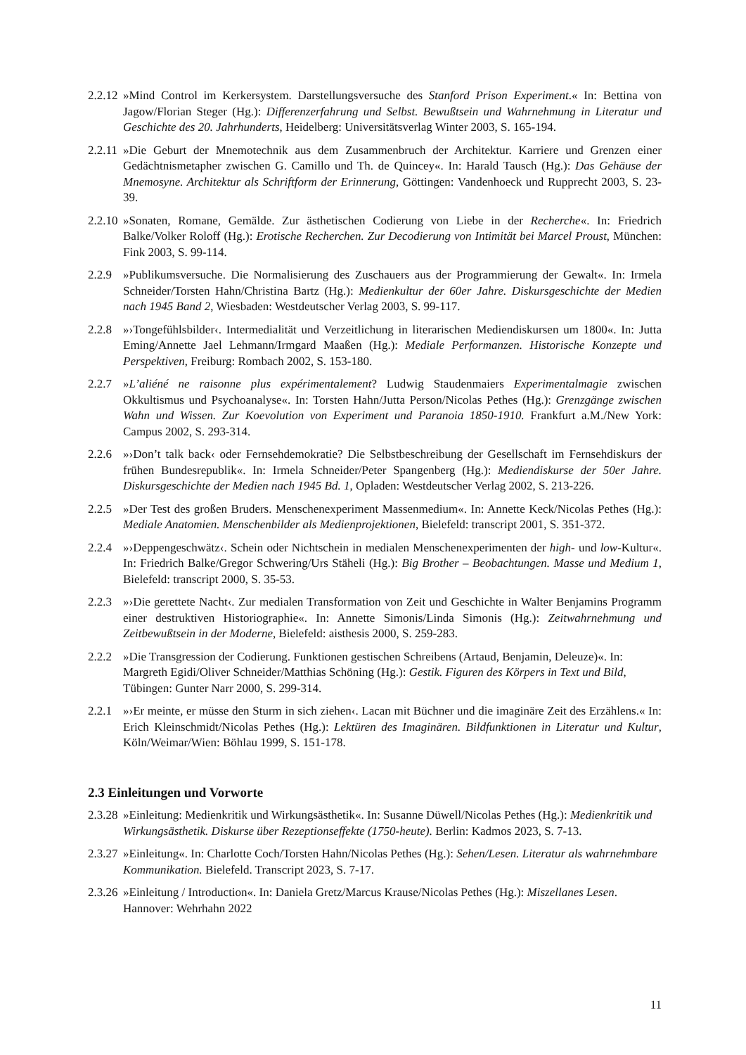2.2.12 »Mind Control im Kerkersystem. Darstellungsversuche des Stanford Prison Experiment.« In: Bettina von Jagow/Florian Steger (Hg.): Differenzerfahrung und Selbst. Bewußtsein und Wahrnehmung in Literatur und Geschichte des 20. Jahrhunderts, Heidelberg: Universitätsverlag Winter 2003, S. 165-194.
2.2.11 »Die Geburt der Mnemotechnik aus dem Zusammenbruch der Architektur. Karriere und Grenzen einer Gedächtnismetapher zwischen G. Camillo und Th. de Quincey«. In: Harald Tausch (Hg.): Das Gehäuse der Mnemosyne. Architektur als Schriftform der Erinnerung, Göttingen: Vandenhoeck und Rupprecht 2003, S. 23-39.
2.2.10 »Sonaten, Romane, Gemälde. Zur ästhetischen Codierung von Liebe in der Recherche«. In: Friedrich Balke/Volker Roloff (Hg.): Erotische Recherchen. Zur Decodierung von Intimität bei Marcel Proust, München: Fink 2003, S. 99-114.
2.2.9 »Publikumsversuche. Die Normalisierung des Zuschauers aus der Programmierung der Gewalt«. In: Irmela Schneider/Torsten Hahn/Christina Bartz (Hg.): Medienkultur der 60er Jahre. Diskursgeschichte der Medien nach 1945 Band 2, Wiesbaden: Westdeutscher Verlag 2003, S. 99-117.
2.2.8 »›Tongefühlsbilder‹. Intermedialität und Verzeitlichung in literarischen Mediendiskursen um 1800«. In: Jutta Eming/Annette Jael Lehmann/Irmgard Maaßen (Hg.): Mediale Performanzen. Historische Konzepte und Perspektiven, Freiburg: Rombach 2002, S. 153-180.
2.2.7 »L’aliéné ne raisonne plus expérimentalement? Ludwig Staudenmaiers Experimentalmagie zwischen Okkultismus und Psychoanalyse«. In: Torsten Hahn/Jutta Person/Nicolas Pethes (Hg.): Grenzgänge zwischen Wahn und Wissen. Zur Koevolution von Experiment und Paranoia 1850-1910. Frankfurt a.M./New York: Campus 2002, S. 293-314.
2.2.6 »›Don’t talk back‹ oder Fernsehdemokratie? Die Selbstbeschreibung der Gesellschaft im Fernsehdiskurs der frühen Bundesrepublik«. In: Irmela Schneider/Peter Spangenberg (Hg.): Mediendiskurse der 50er Jahre. Diskursgeschichte der Medien nach 1945 Bd. 1, Opladen: Westdeutscher Verlag 2002, S. 213-226.
2.2.5 »Der Test des großen Bruders. Menschenexperiment Massenmedium«. In: Annette Keck/Nicolas Pethes (Hg.): Mediale Anatomien. Menschenbilder als Medienprojektionen, Bielefeld: transcript 2001, S. 351-372.
2.2.4 »›Deppengeschwätz‹. Schein oder Nichtschein in medialen Menschenexperimenten der high- und low-Kultur«. In: Friedrich Balke/Gregor Schwering/Urs Stäheli (Hg.): Big Brother – Beobachtungen. Masse und Medium 1, Bielefeld: transcript 2000, S. 35-53.
2.2.3 »›Die gerettete Nacht‹. Zur medialen Transformation von Zeit und Geschichte in Walter Benjamins Programm einer destruktiven Historiographie«. In: Annette Simonis/Linda Simonis (Hg.): Zeitwahrnehmung und Zeitbewußtsein in der Moderne, Bielefeld: aisthesis 2000, S. 259-283.
2.2.2 »Die Transgression der Codierung. Funktionen gestischen Schreibens (Artaud, Benjamin, Deleuze)«. In: Margreth Egidi/Oliver Schneider/Matthias Schöning (Hg.): Gestik. Figuren des Körpers in Text und Bild, Tübingen: Gunter Narr 2000, S. 299-314.
2.2.1 »›Er meinte, er müsse den Sturm in sich ziehen‹. Lacan mit Büchner und die imaginäre Zeit des Erzählens.« In: Erich Kleinschmidt/Nicolas Pethes (Hg.): Lektüren des Imaginären. Bildfunktionen in Literatur und Kultur, Köln/Weimar/Wien: Böhlau 1999, S. 151-178.
2.3 Einleitungen und Vorworte
2.3.28 »Einleitung: Medienkritik und Wirkungsästhetik«. In: Susanne Düwell/Nicolas Pethes (Hg.): Medienkritik und Wirkungsästhetik. Diskurse über Rezeptionseffekte (1750-heute). Berlin: Kadmos 2023, S. 7-13.
2.3.27 »Einleitung«. In: Charlotte Coch/Torsten Hahn/Nicolas Pethes (Hg.): Sehen/Lesen. Literatur als wahrnehmbare Kommunikation. Bielefeld. Transcript 2023, S. 7-17.
2.3.26 »Einleitung / Introduction«. In: Daniela Gretz/Marcus Krause/Nicolas Pethes (Hg.): Miszellanes Lesen. Hannover: Wehrhahn 2022
11